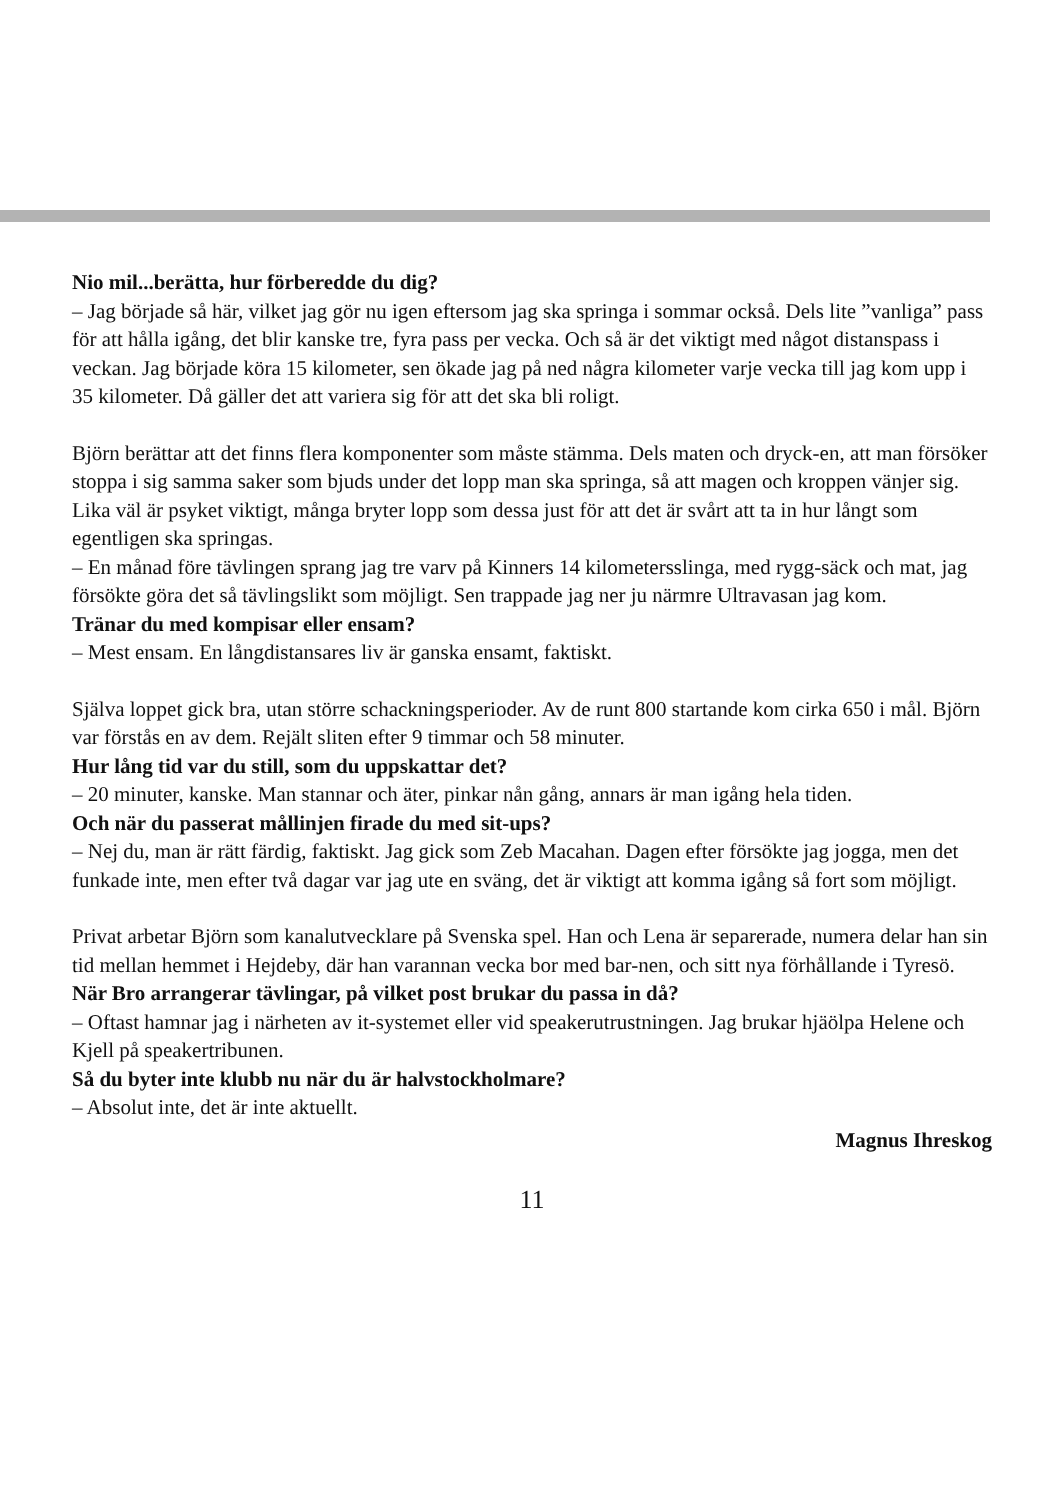Nio mil...berätta, hur förberedde du dig?
– Jag började så här, vilket jag gör nu igen eftersom jag ska springa i sommar också. Dels lite ”vanliga” pass för att hålla igång, det blir kanske tre, fyra pass per vecka. Och så är det viktigt med något distanspass i veckan. Jag började köra 15 kilometer, sen ökade jag på ned några kilometer varje vecka till jag kom upp i 35 kilometer. Då gäller det att variera sig för att det ska bli roligt.
Björn berättar att det finns flera komponenter som måste stämma. Dels maten och dryck-en, att man försöker stoppa i sig samma saker som bjuds under det lopp man ska springa, så att magen och kroppen vänjer sig. Lika väl är psyket viktigt, många bryter lopp som dessa just för att det är svårt att ta in hur långt som egentligen ska springas.
– En månad före tävlingen sprang jag tre varv på Kinners 14 kilometersslinga, med rygg-säck och mat, jag försökte göra det så tävlingslikt som möjligt. Sen trappade jag ner ju närmre Ultravasan jag kom.
Tränar du med kompisar eller ensam?
– Mest ensam. En långdistansares liv är ganska ensamt, faktiskt.
Själva loppet gick bra, utan större schackningsperioder. Av de runt 800 startande kom cirka 650 i mål. Björn var förstås en av dem. Rejält sliten efter 9 timmar och 58 minuter.
Hur lång tid var du still, som du uppskattar det?
– 20 minuter, kanske. Man stannar och äter, pinkar nån gång, annars är man igång hela tiden.
Och när du passerat mållinjen firade du med sit-ups?
– Nej du, man är rätt färdig, faktiskt. Jag gick som Zeb Macahan. Dagen efter försökte jag jogga, men det funkade inte, men efter två dagar var jag ute en sväng, det är viktigt att komma igång så fort som möjligt.
Privat arbetar Björn som kanalutvecklare på Svenska spel. Han och Lena är separerade, numera delar han sin tid mellan hemmet i Hejdeby, där han varannan vecka bor med bar-nen, och sitt nya förhållande i Tyresö.
När Bro arrangerar tävlingar, på vilket post brukar du passa in då?
– Oftast hamnar jag i närheten av it-systemet eller vid speakerutrustningen. Jag brukar hjäölpa Helene och Kjell på speakertribunen.
Så du byter inte klubb nu när du är halvstockholmare?
– Absolut inte, det är inte aktuellt.
Magnus Ihreskog
11